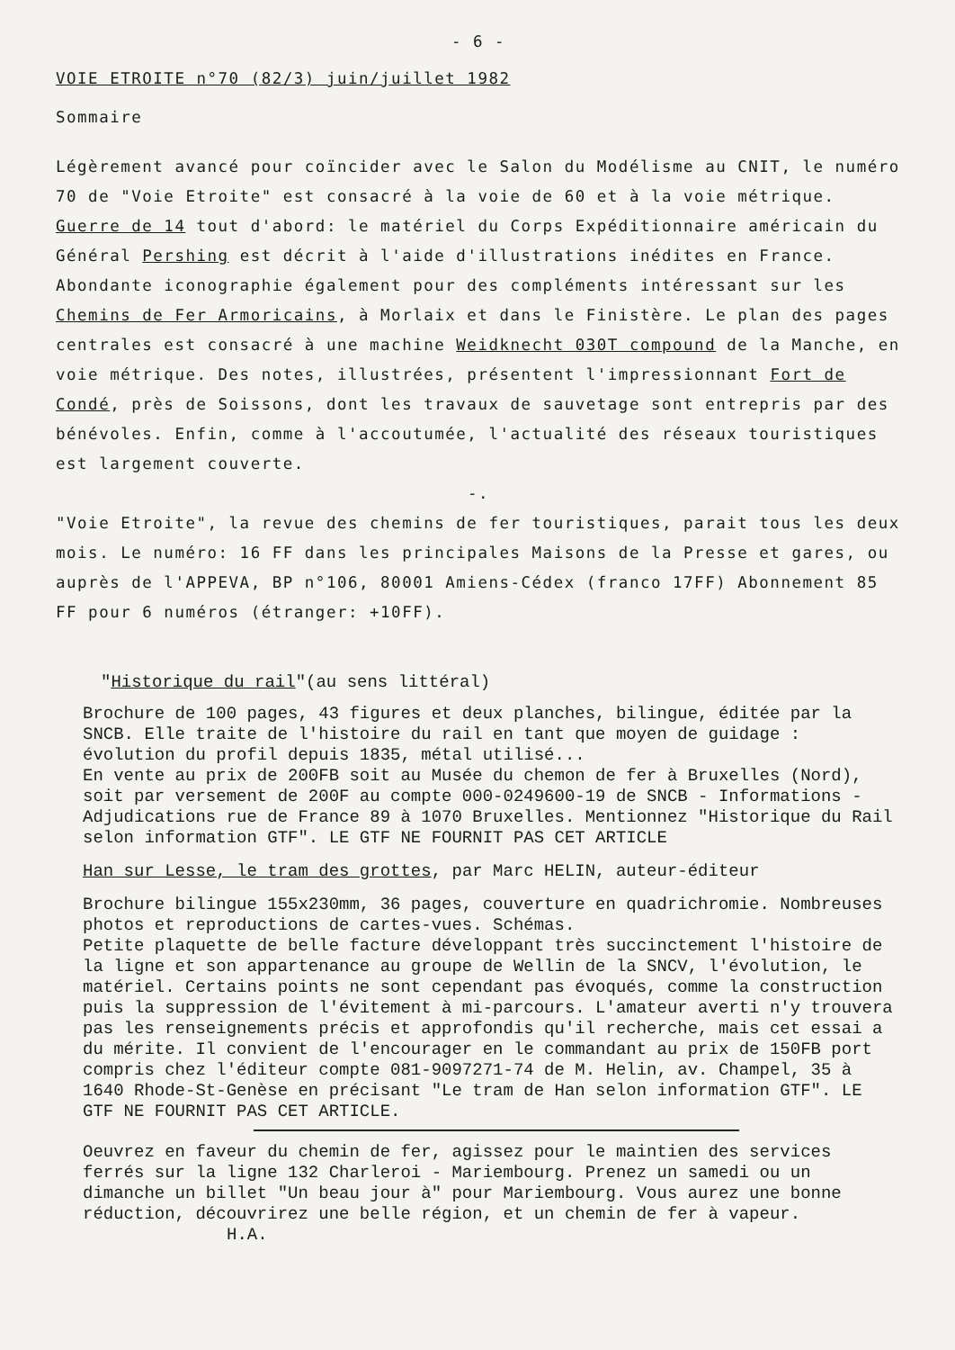- 6 -
VOIE ETROITE n°70 (82/3) juin/juillet 1982
Sommaire
Légèrement avancé pour coïncider avec le Salon du Modélisme au CNIT, le numéro 70 de "Voie Etroite" est consacré à la voie de 60 et à la voie métrique.
Guerre de 14 tout d'abord: le matériel du Corps Expéditionnaire américain du Général Pershing est décrit à l'aide d'illustrations inédites en France. Abondante iconographie également pour des compléments intéressant sur les Chemins de Fer Armoricains, à Morlaix et dans le Finistère. Le plan des pages centrales est consacré à une machine Weidknecht 030T compound de la Manche, en voie métrique. Des notes, illustrées, présentent l'impressionnant Fort de Condé, près de Soissons, dont les travaux de sauvetage sont entrepris par des bénévoles. Enfin, comme à l'accoutumée, l'actualité des réseaux touristiques est largement couverte.
-.
"Voie Etroite", la revue des chemins de fer touristiques, parait tous les deux mois. Le numéro: 16 FF dans les principales Maisons de la Presse et gares, ou auprès de l'APPEVA, BP n°106, 80001 Amiens-Cédex (franco 17FF) Abonnement 85 FF pour 6 numéros (étranger: +10FF).
"Historique du rail"(au sens littéral)
Brochure de 100 pages, 43 figures et deux planches, bilingue, éditée par la SNCB. Elle traite de l'histoire du rail en tant que moyen de guidage : évolution du profil depuis 1835, métal utilisé...
En vente au prix de 200FB soit au Musée du chemon de fer à Bruxelles (Nord), soit par versement de 200F au compte 000-0249600-19 de SNCB - Informations - Adjudications rue de France 89 à 1070 Bruxelles. Mentionnez "Historique du Rail selon information GTF". LE GTF NE FOURNIT PAS CET ARTICLE
Han sur Lesse, le tram des grottes, par Marc HELIN, auteur-éditeur
Brochure bilingue 155x230mm, 36 pages, couverture en quadrichromie. Nombreuses photos et reproductions de cartes-vues. Schémas.
Petite plaquette de belle facture développant très succinctement l'histoire de la ligne et son appartenance au groupe de Wellin de la SNCV, l'évolution, le matériel. Certains points ne sont cependant pas évoqués, comme la construction puis la suppression de l'évitement à mi-parcours. L'amateur averti n'y trouvera pas les renseignements précis et approfondis qu'il recherche, mais cet essai a du mérite. Il convient de l'encourager en le commandant au prix de 150FB port compris chez l'éditeur compte 081-9097271-74 de M. Helin, av. Champel, 35 à 1640 Rhode-St-Genèse en précisant "Le tram de Han selon information GTF". LE GTF NE FOURNIT PAS CET ARTICLE.
Oeuvrez en faveur du chemin de fer, agissez pour le maintien des services ferrés sur la ligne 132 Charleroi - Mariembourg. Prenez un samedi ou un dimanche un billet "Un beau jour à" pour Mariembourg. Vous aurez une bonne réduction, découvrirez une belle région, et un chemin de fer à vapeur. H.A.